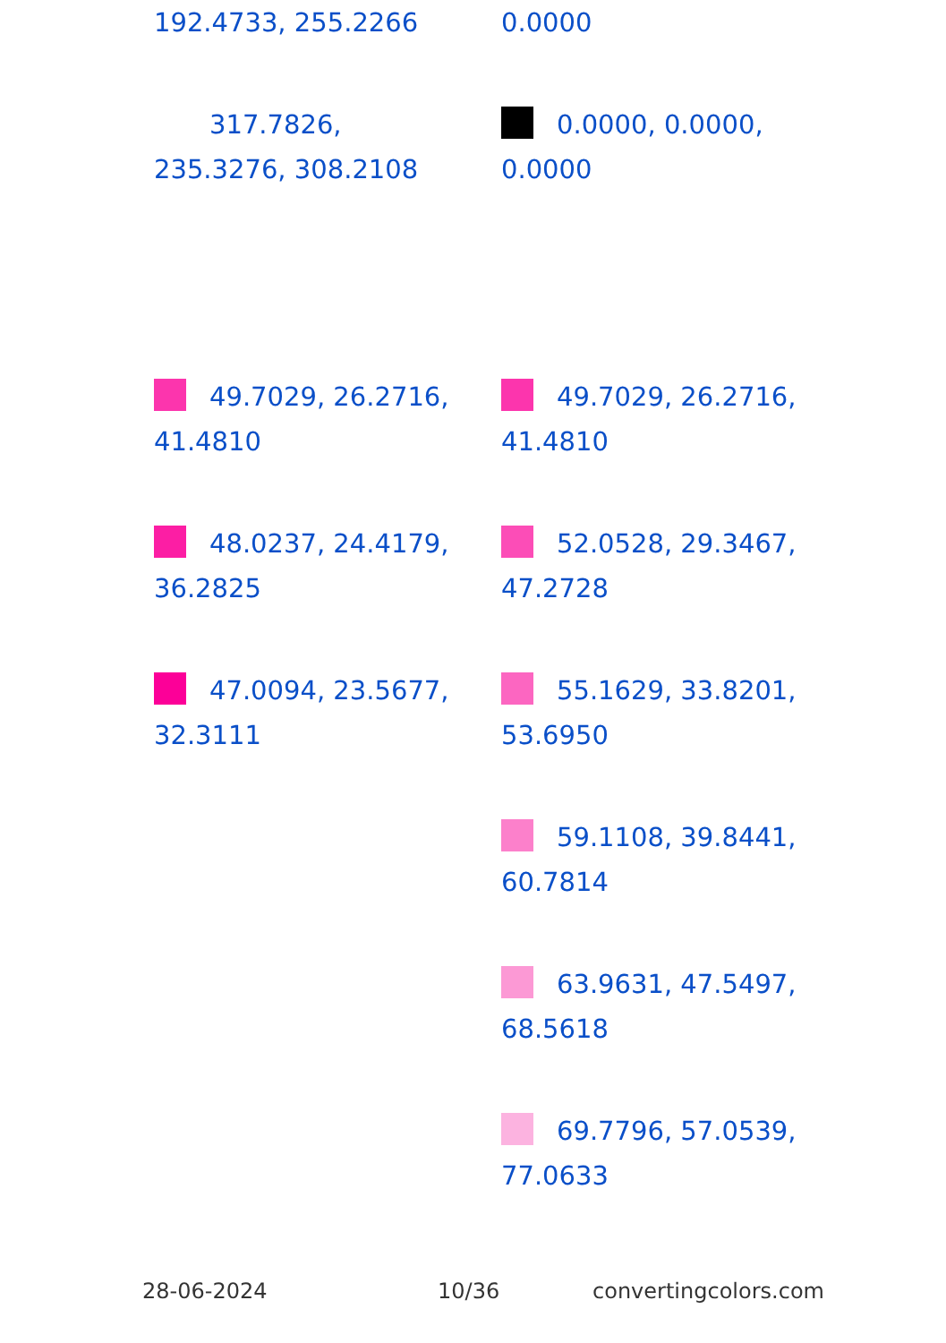192.4733, 255.2266 0.0000
317.7826, 235.3276, 308.2108
0.0000, 0.0000, 0.0000
49.7029, 26.2716, 41.4810
49.7029, 26.2716, 41.4810
48.0237, 24.4179, 36.2825
52.0528, 29.3467, 47.2728
47.0094, 23.5677, 32.3111
55.1629, 33.8201, 53.6950
59.1108, 39.8441, 60.7814
63.9631, 47.5497, 68.5618
69.7796, 57.0539, 77.0633
28-06-2024 10/36 convertingcolors.com